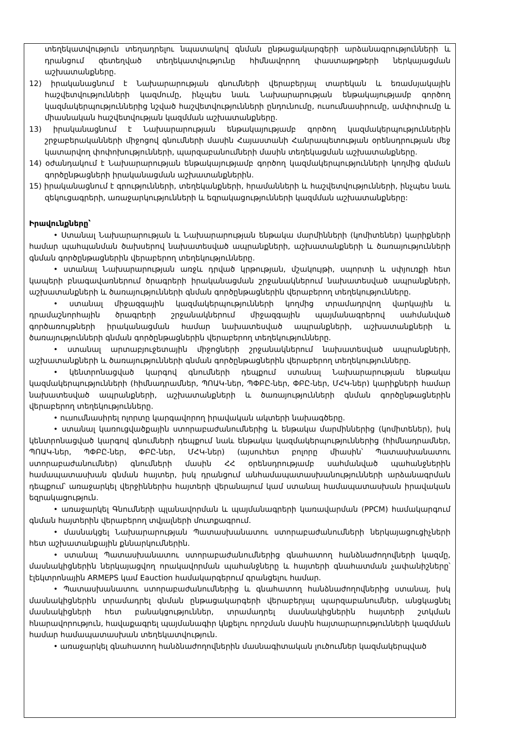տեղեկատվություն տեղադրելու նպատակով գնման ընթացակարգերի արձանագրությունների և դրանցում զետեղված տեղեկատվությունը հիմնավորող փաստաթղթերի ներկայացման աշխատանքները.
12) իրականացնում է Նախարարության գնումների վերաբերյալ տարեկան և եռամսյակային հաշվետվությունների կազմումը, ինչպես նաև Նախարարության ենթակայությամբ գործող կազմակերպություններից նշված հաշվետվությունների ընդունումը, ուսումնասիրումը, ամփոփումը և միասնական հաշվետվության կազմման աշխատանքները.
13) իրականացնում է Նախարարության ենթակայությամբ գործող կազմակերպություններին շրջաբերականների միջոցով գնումների մասին Հայաստանի Հանրապետության օրենսդրության մեջ կատարվող փոփոխությունների, պարզաբանումների մասին տեղեկացման աշխատանքները.
14) օժանդակում է Նախարարության ենթակայությամբ գործող կազմակերպությունների կողմից գնման գործընթացների իրականացման աշխատանքներին.
15) իրականացնում է գրությունների, տեղեկանքների, հրամանների և հաշվետվությունների, ինչպես նաև զեկուցագրերի, առաջարկությունների և եզրակացությունների կազմման աշխատանքները:
Իրավունքները՝
• Ստանալ Նախարարության և Նախարարության ենթակա մարմինների (կոմիտեներ) կարիքների համար պահպանման ծախսերով նախատեսված ապրանքների, աշխատանքների և ծառայությունների գնման գործընթացներին վերաբերող տեղեկությունները.
• ստանալ Նախարարության առջև դրված կրթության, մշակույթի, սպորտի և սփյուռքի հետ կապերի բնագավառներում ծրագրերի իրականացման շրջանակներում նախատեսված ապրանքների, աշխատանքների և ծառայությունների գնման գործընթացներին վերաբերող տեղեկությունները.
• ստանալ միջազգային կազմակերպությունների կողմից տրամադրվող վարկային և դրամաշնորհային ծրագրերի շրջանակներում միջազգային պայմանագրերով սահմանված գործառույթների իրականացման համար նախատեսված ապրանքների, աշխատանքների և ծառայությունների գնման գործընթացներին վերաբերող տեղեկությունները.
• ստանալ արտաբյուջետային միջոցների շրջանակներում նախատեսված ապրանքների, աշխատանքների և ծառայությունների գնման գործընթացներին վերաբերող տեղեկությունները.
• կենտրոնացված կարգով գնումների դեպքում ստանալ Նախարարության ենթակա կազմակերպությունների (հիմնադրամներ, ՊՈԱԿ-ներ, ՊՓԲԸ-ներ, ՓԲԸ-ներ, ՄՀԿ-ներ) կարիքների համար նախատեսված ապրանքների, աշխատանքների և ծառայությունների գնման գործընթացներին վերաբերող տեղեկությունները.
• ուսումնասիրել ոլորտը կարգավորող իրավական ակտերի նախագծերը.
• ստանալ կառուցվածքային ստորաբաժանումներից և ենթակա մարմիններից (կոմիտեներ), իսկ կենտրոնացված կարգով գնումների դեպքում նաև ենթակա կազմակերպություններից (հիմնադրամներ, ՊՈԱԿ-ներ, ՊՓԲԸ-ներ, ՓԲԸ-ներ, ՄՀԿ-ներ) (այսուհետ բոլորը միասին՝ Պատասխանատու ստորաբաժանումներ) գնումների մասին ՀՀ օրենսդրությամբ սահմանված պահանջներին համապատասխան գնման հայտեր, իսկ դրանցում անհամապատասխանությունների արձանագրման դեպքում՝ առաջարկել վերջիններիս հայտերի վերանայում կամ ստանալ համապատասխան իրավական եզրակացություն.
• առաջարկել Գնումների պլանավորման և պայմանագրերի կառավարման (PPCM) համակարգում գնման հայտերին վերաբերող տվյալների մուտքագրում.
• մասնակցել Նախարարության Պատասխանատու ստորաբաժանումների ներկայացուցիչների հետ աշխատանքային քննարկումներին.
• ստանալ Պատասխանատու ստորաբաժանումներից գնահատող հանձնաժողովների կազմը, մասնակիցներին ներկայացվող որակավորման պահանջները և հայտերի գնահատման չափանիշները՝ էլեկտրոնային ARMEPS կամ Eauction համակարգերում գրանցելու համար.
• Պատասխանատու ստորաբաժանումներից և գնահատող հանձնաժողովներից ստանալ, իսկ մասնակիցներին տրամադրել գնման ընթացակարգերի վերաբերյալ պարզաբանումներ, անցկացնել մասնակիցների հետ բանակցություններ, տրամադրել մասնակիցներին հայտերի շտկման հնարավորություն, հավաքագրել պայմանագիր կնքելու որոշման մասին հայտարարությունների կազմման համար համապատասխան տեղեկատվություն.
• առաջարկել գնահատող հանձնաժողովներին մասնագիտական լուծումներ կազմակերպված